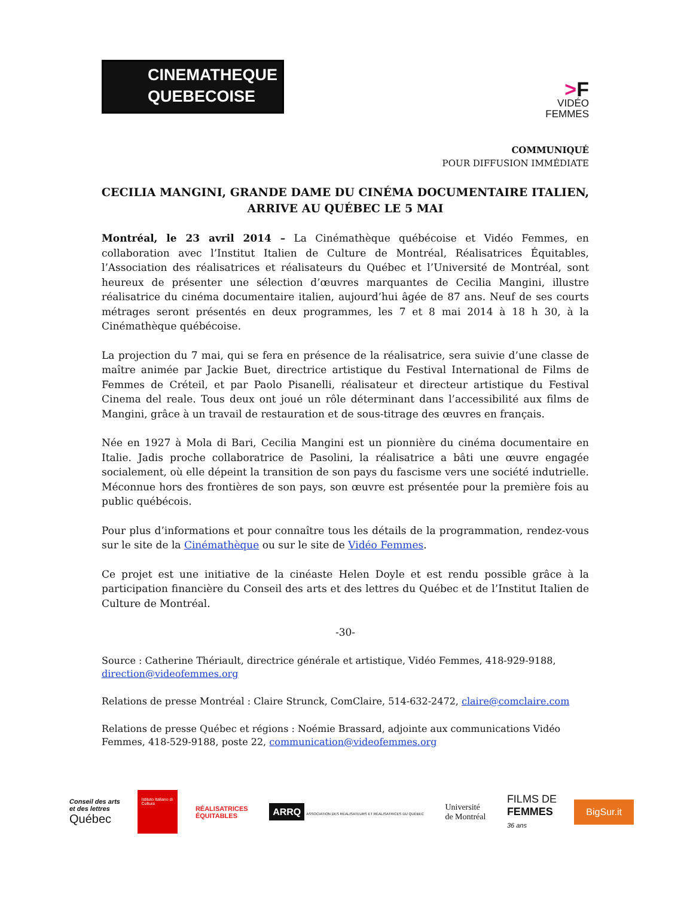CINEMATHEQUE
QUEBECOISE
>F
VIDÉO
FEMMES
COMMUNIQUÉ
POUR DIFFUSION IMMÉDIATE
CECILIA MANGINI, GRANDE DAME DU CINÉMA DOCUMENTAIRE ITALIEN,
ARRIVE AU QUÉBEC LE 5 MAI
Montréal, le 23 avril 2014 – La Cinémathèque québécoise et Vidéo Femmes, en collaboration avec l’Institut Italien de Culture de Montréal, Réalisatrices Équitables, l’Association des réalisatrices et réalisateurs du Québec et l’Université de Montréal, sont heureux de présenter une sélection d’œuvres marquantes de Cecilia Mangini, illustre réalisatrice du cinéma documentaire italien, aujourd’hui âgée de 87 ans. Neuf de ses courts métrages seront présentés en deux programmes, les 7 et 8 mai 2014 à 18 h 30, à la Cinémathèque québécoise.
La projection du 7 mai, qui se fera en présence de la réalisatrice, sera suivie d’une classe de maître animée par Jackie Buet, directrice artistique du Festival International de Films de Femmes de Créteil, et par Paolo Pisanelli, réalisateur et directeur artistique du Festival Cinema del reale. Tous deux ont joué un rôle déterminant dans l’accessibilité aux films de Mangini, grâce à un travail de restauration et de sous-titrage des œuvres en français.
Née en 1927 à Mola di Bari, Cecilia Mangini est un pionnière du cinéma documentaire en Italie. Jadis proche collaboratrice de Pasolini, la réalisatrice a bâti une œuvre engagée socialement, où elle dépeint la transition de son pays du fascisme vers une société indutrielle. Méconnue hors des frontières de son pays, son œuvre est présentée pour la première fois au public québécois.
Pour plus d’informations et pour connaître tous les détails de la programmation, rendez-vous sur le site de la Cinémathèque ou sur le site de Vidéo Femmes.
Ce projet est une initiative de la cinéaste Helen Doyle et est rendu possible grâce à la participation financière du Conseil des arts et des lettres du Québec et de l’Institut Italien de Culture de Montréal.
-30-
Source : Catherine Thériault, directrice générale et artistique, Vidéo Femmes, 418-929-9188, direction@videofemmes.org
Relations de presse Montréal : Claire Strunck, ComClaire, 514-632-2472, claire@comclaire.com
Relations de presse Québec et régions : Noémie Brassard, adjointe aux communications Vidéo Femmes, 418-529-9188, poste 22, communication@videofemmes.org
Conseil des arts
et des lettres
Québec
Istituto Italiano di Cultura
RÉALISATRICES
ÉQUITABLES
ARRQ ASSOCIATION DES RÉALISATEURS ET RÉALISATRICES DU QUÉBEC
Université
de Montréal
FILMS DE
FEMMES
36 ans
BigSur.it